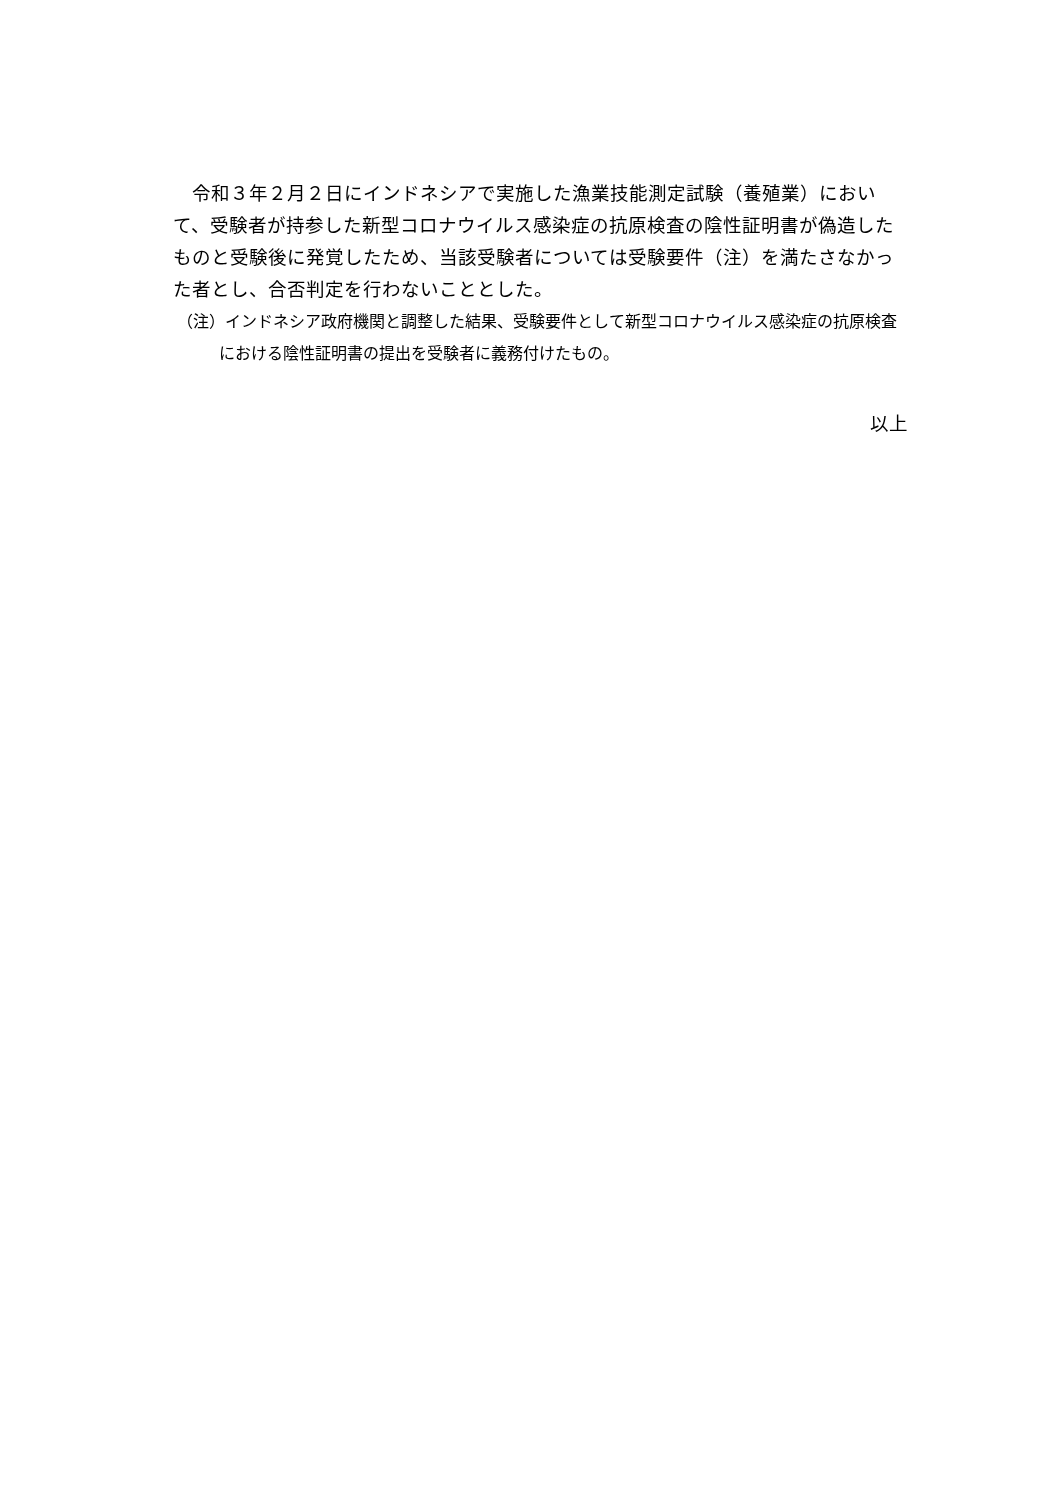令和３年２月２日にインドネシアで実施した漁業技能測定試験（養殖業）において、受験者が持参した新型コロナウイルス感染症の抗原検査の陰性証明書が偽造したものと受験後に発覚したため、当該受験者については受験要件（注）を満たさなかった者とし、合否判定を行わないこととした。
（注）インドネシア政府機関と調整した結果、受験要件として新型コロナウイルス感染症の抗原検査における陰性証明書の提出を受験者に義務付けたもの。
以上